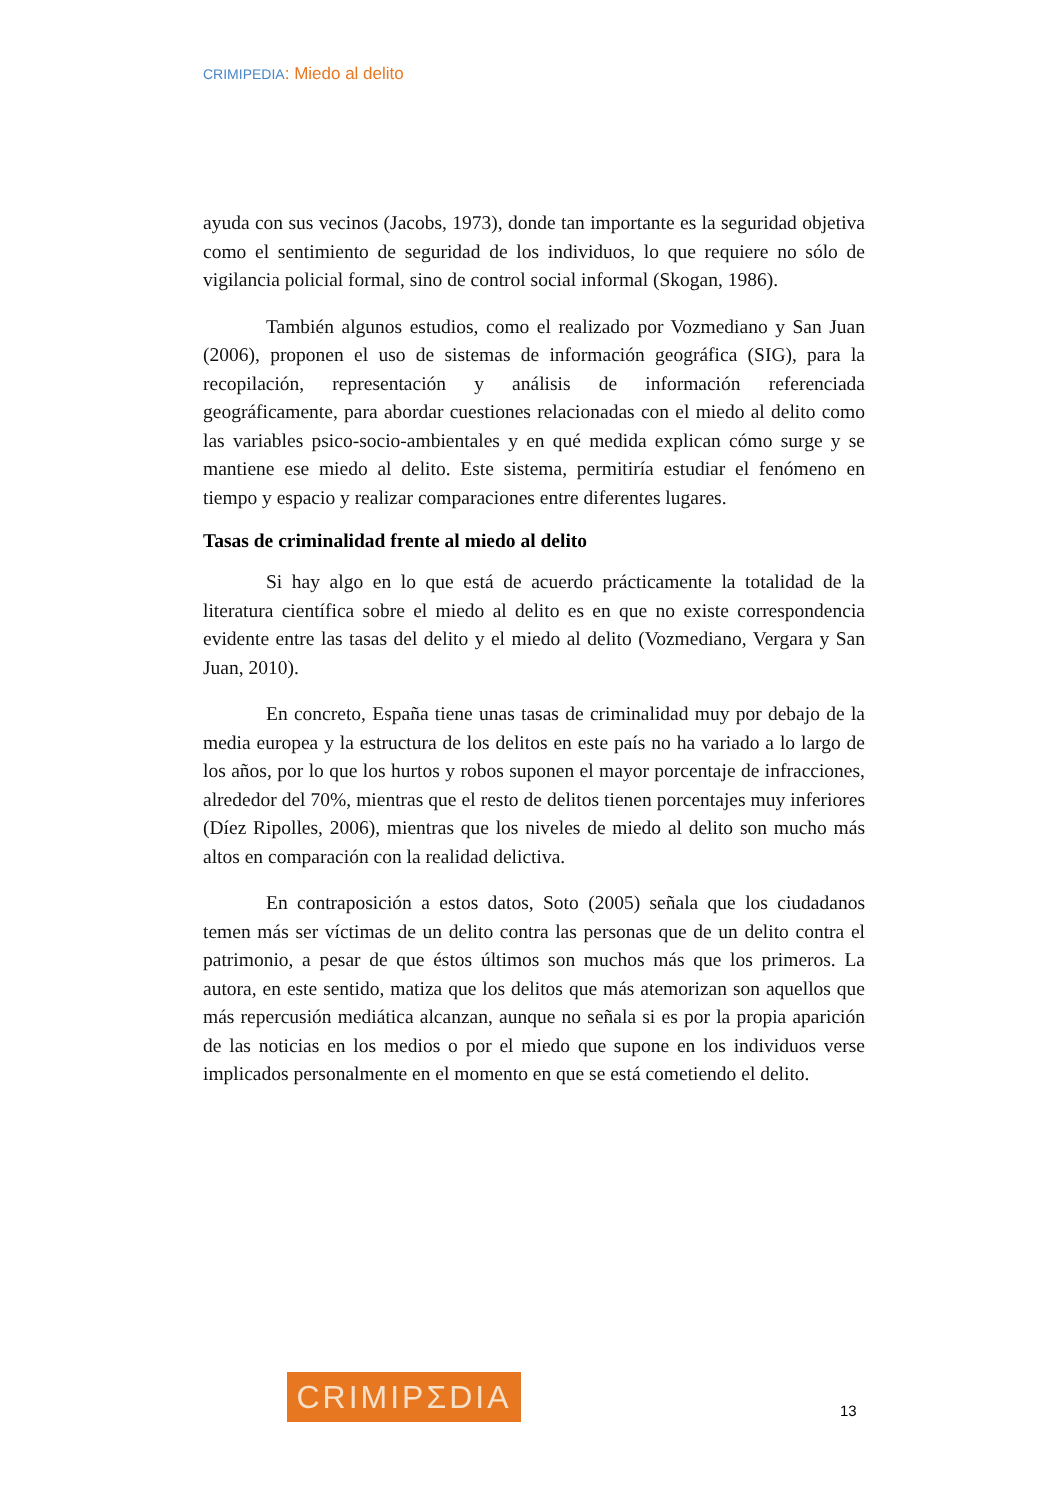CRIMIPEDIA: Miedo al delito
ayuda con sus vecinos (Jacobs, 1973), donde tan importante es la seguridad objetiva como el sentimiento de seguridad de los individuos, lo que requiere no sólo de vigilancia policial formal, sino de control social informal (Skogan, 1986).
También algunos estudios, como el realizado por Vozmediano y San Juan (2006), proponen el uso de sistemas de información geográfica (SIG), para la recopilación, representación y análisis de información referenciada geográficamente, para abordar cuestiones relacionadas con el miedo al delito como las variables psico-socio-ambientales y en qué medida explican cómo surge y se mantiene ese miedo al delito. Este sistema, permitiría estudiar el fenómeno en tiempo y espacio y realizar comparaciones entre diferentes lugares.
Tasas de criminalidad frente al miedo al delito
Si hay algo en lo que está de acuerdo prácticamente la totalidad de la literatura científica sobre el miedo al delito es en que no existe correspondencia evidente entre las tasas del delito y el miedo al delito (Vozmediano, Vergara y San Juan, 2010).
En concreto, España tiene unas tasas de criminalidad muy por debajo de la media europea y la estructura de los delitos en este país no ha variado a lo largo de los años, por lo que los hurtos y robos suponen el mayor porcentaje de infracciones, alrededor del 70%, mientras que el resto de delitos tienen porcentajes muy inferiores (Díez Ripolles, 2006), mientras que los niveles de miedo al delito son mucho más altos en comparación con la realidad delictiva.
En contraposición a estos datos, Soto (2005) señala que los ciudadanos temen más ser víctimas de un delito contra las personas que de un delito contra el patrimonio, a pesar de que éstos últimos son muchos más que los primeros. La autora, en este sentido, matiza que los delitos que más atemorizan son aquellos que más repercusión mediática alcanzan, aunque no señala si es por la propia aparición de las noticias en los medios o por el miedo que supone en los individuos verse implicados personalmente en el momento en que se está cometiendo el delito.
CRIMIPΣDIA
13